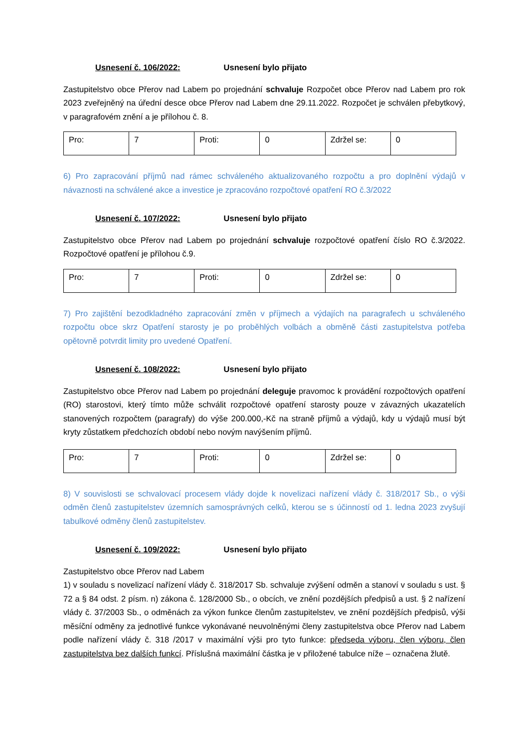Usnesení č. 106/2022: Usnesení bylo přijato
Zastupitelstvo obce Přerov nad Labem po projednání schvaluje Rozpočet obce Přerov nad Labem pro rok 2023 zveřejněný na úřední desce obce Přerov nad Labem dne 29.11.2022. Rozpočet je schválen přebytkový, v paragrafovém znění a je přílohou č. 8.
| Pro: | 7 | Proti: | 0 | Zdržel se: | 0 |
6) Pro zapracování příjmů nad rámec schváleného aktualizovaného rozpočtu a pro doplnění výdajů v návaznosti na schválené akce a investice je zpracováno rozpočtové opatření RO č.3/2022
Usnesení č. 107/2022: Usnesení bylo přijato
Zastupitelstvo obce Přerov nad Labem po projednání schvaluje rozpočtové opatření číslo RO č.3/2022. Rozpočtové opatření je přílohou č.9.
| Pro: | 7 | Proti: | 0 | Zdržel se: | 0 |
7) Pro zajištění bezodkladného zapracování změn v příjmech a výdajích na paragrafech u schváleného rozpočtu obce skrz Opatření starosty je po proběhlých volbách a obměně části zastupitelstva potřeba opětovně potvrdit limity pro uvedené Opatření.
Usnesení č. 108/2022: Usnesení bylo přijato
Zastupitelstvo obce Přerov nad Labem po projednání deleguje pravomoc k provádění rozpočtových opatření (RO) starostovi, který tímto může schválit rozpočtové opatření starosty pouze v závazných ukazatelích stanovených rozpočtem (paragrafy) do výše 200.000,-Kč na straně příjmů a výdajů, kdy u výdajů musí být kryty zůstatkem předchozích období nebo novým navýšením příjmů.
| Pro: | 7 | Proti: | 0 | Zdržel se: | 0 |
8) V souvislosti se schvalovací procesem vlády dojde k novelizaci nařízení vlády č. 318/2017 Sb., o výši odměn členů zastupitelstev územních samosprávných celků, kterou se s účinností od 1. ledna 2023 zvyšují tabulkové odměny členů zastupitelstev.
Usnesení č. 109/2022: Usnesení bylo přijato
Zastupitelstvo obce Přerov nad Labem
1) v souladu s novelizací nařízení vlády č. 318/2017 Sb. schvaluje zvýšení odměn a stanoví v souladu s ust. § 72 a § 84 odst. 2 písm. n) zákona č. 128/2000 Sb., o obcích, ve znění pozdějších předpisů a ust. § 2 nařízení vlády č. 37/2003 Sb., o odměnách za výkon funkce členům zastupitelstev, ve znění pozdějších předpisů, výši měsíční odměny za jednotlivé funkce vykonávané neuvolněnými členy zastupitelstva obce Přerov nad Labem podle nařízení vlády č. 318 /2017 v maximální výši pro tyto funkce: předseda výboru, člen výboru, člen zastupitelstva bez dalších funkcí. Příslušná maximální částka je v přiložené tabulce níže – označena žlutě.